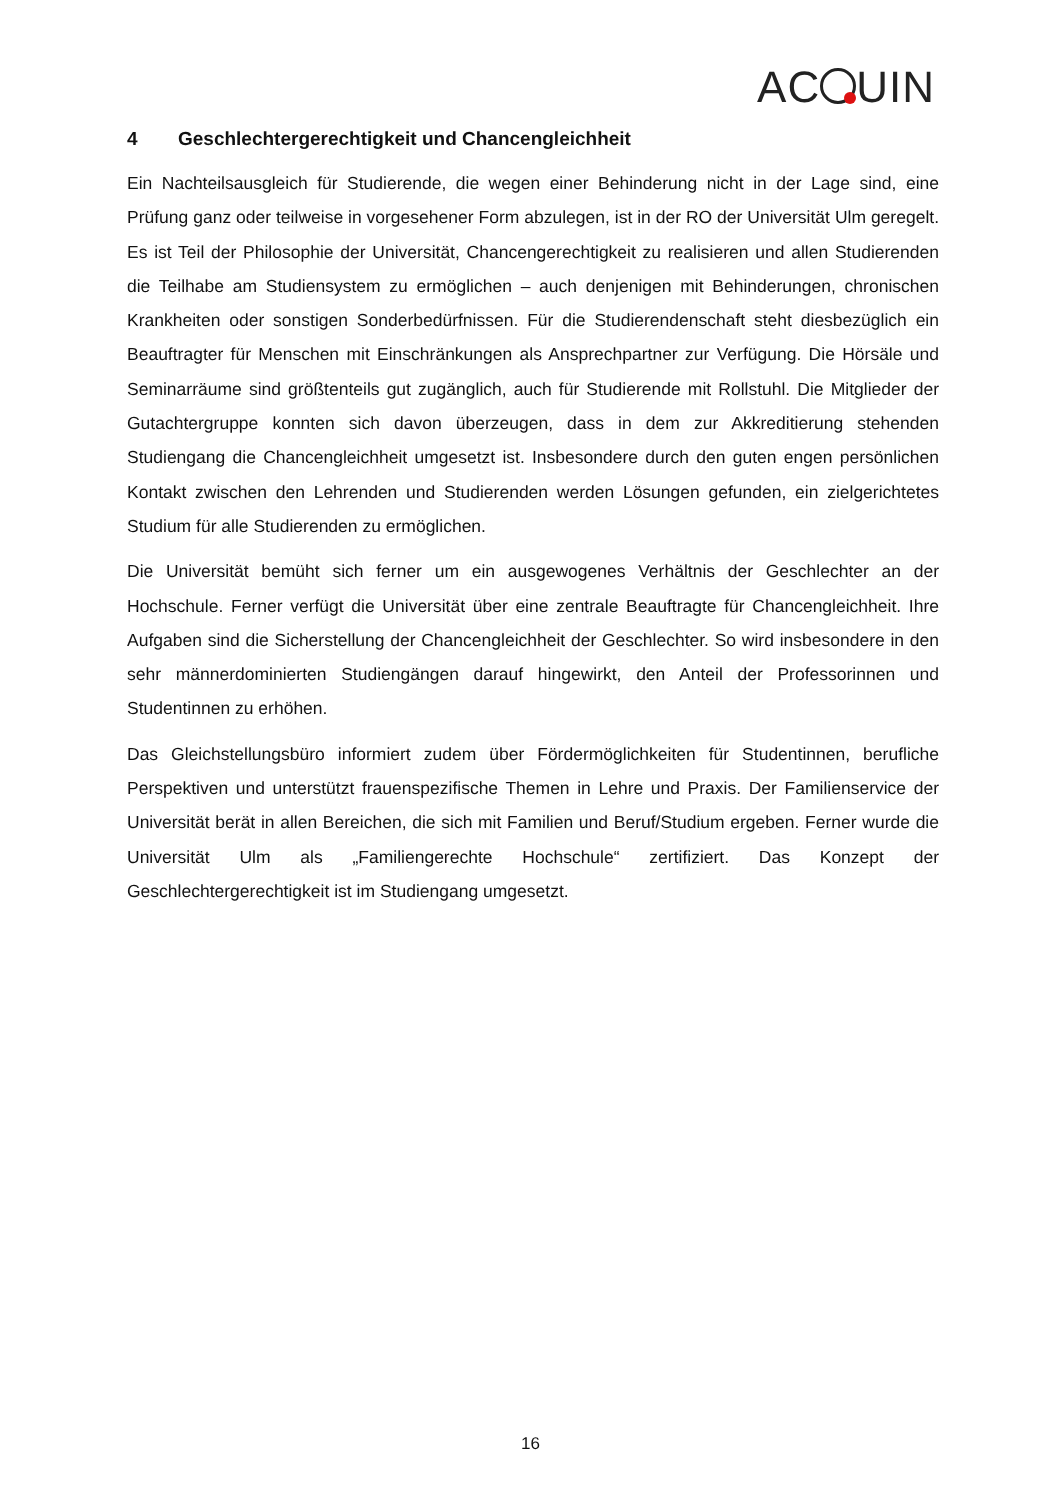AC UIN
4 Geschlechtergerechtigkeit und Chancengleichheit
Ein Nachteilsausgleich für Studierende, die wegen einer Behinderung nicht in der Lage sind, eine Prüfung ganz oder teilweise in vorgesehener Form abzulegen, ist in der RO der Universität Ulm geregelt. Es ist Teil der Philosophie der Universität, Chancengerechtigkeit zu realisieren und allen Studierenden die Teilhabe am Studiensystem zu ermöglichen – auch denjenigen mit Behinderungen, chronischen Krankheiten oder sonstigen Sonderbedürfnissen. Für die Studierendenschaft steht diesbezüglich ein Beauftragter für Menschen mit Einschränkungen als Ansprechpartner zur Verfügung. Die Hörsäle und Seminarräume sind größtenteils gut zugänglich, auch für Studierende mit Rollstuhl. Die Mitglieder der Gutachtergruppe konnten sich davon überzeugen, dass in dem zur Akkreditierung stehenden Studiengang die Chancengleichheit umgesetzt ist. Insbesondere durch den guten engen persönlichen Kontakt zwischen den Lehrenden und Studierenden werden Lösungen gefunden, ein zielgerichtetes Studium für alle Studierenden zu ermöglichen.
Die Universität bemüht sich ferner um ein ausgewogenes Verhältnis der Geschlechter an der Hochschule. Ferner verfügt die Universität über eine zentrale Beauftragte für Chancengleichheit. Ihre Aufgaben sind die Sicherstellung der Chancengleichheit der Geschlechter. So wird insbesondere in den sehr männerdominierten Studiengängen darauf hingewirkt, den Anteil der Professorinnen und Studentinnen zu erhöhen.
Das Gleichstellungsbüro informiert zudem über Fördermöglichkeiten für Studentinnen, berufliche Perspektiven und unterstützt frauenspezifische Themen in Lehre und Praxis. Der Familienservice der Universität berät in allen Bereichen, die sich mit Familien und Beruf/Studium ergeben. Ferner wurde die Universität Ulm als „Familiengerechte Hochschule“ zertifiziert. Das Konzept der Geschlechtergerechtigkeit ist im Studiengang umgesetzt.
16